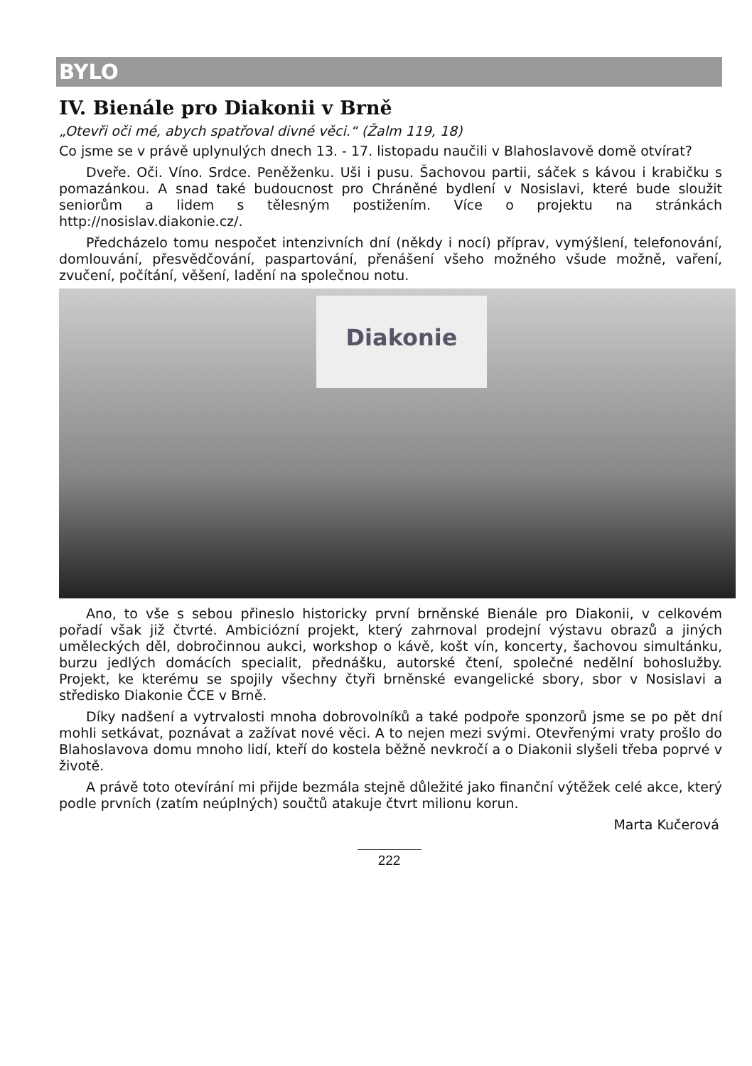BYLO
IV. Bienále pro Diakonii v Brně
„Otevři oči mé, abych spatřoval divné věci.“ (Žalm 119, 18)
Co jsme se v právě uplynulých dnech 13. - 17. listopadu naučili v Blahoslavově domě otvírat?
Dveře. Oči. Víno. Srdce. Peněženku. Uši i pusu. Šachovou partii, sáček s kávou i krabičku s pomazánkou. A snad také budoucnost pro Chráněné bydlení v Nosislavi, které bude sloužit seniorům a lidem s tělesným postižením. Více o projektu na stránkách http://nosislav.diakonie.cz/.
Předcházelo tomu nespočet intenzivních dní (někdy i nocí) příprav, vymýšlení, telefonování, domlouvání, přesvědčování, paspartování, přenášení všeho možného všude možně, vaření, zvučení, počítání, věšení, ladění na společnou notu.
Diakonie
Ano, to vše s sebou přineslo historicky první brněnské Bienále pro Diakonii, v celkovém pořadí však již čtvrté. Ambiciózní projekt, který zahrnoval prodejní výstavu obrazů a jiných uměleckých děl, dobročinnou aukci, workshop o kávě, košt vín, koncerty, šachovou simultánku, burzu jedlých domácích specialit, přednášku, autorské čtení, společné nedělní bohoslužby. Projekt, ke kterému se spojily všechny čtyři brněnské evangelické sbory, sbor v Nosislavi a středisko Diakonie ČCE v Brně.
Díky nadšení a vytrvalosti mnoha dobrovolníků a také podpoře sponzorů jsme se po pět dní mohli setkávat, poznávat a zažívat nové věci. A to nejen mezi svými. Otevřenými vraty prošlo do Blahoslavova domu mnoho lidí, kteří do kostela běžně nevkročí a o Diakonii slyšeli třeba poprvé v životě.
A právě toto otevírání mi přijde bezmála stejně důležité jako finanční výtěžek celé akce, který podle prvních (zatím neúplných) součtů atakuje čtvrt milionu korun.
Marta Kučerová
222